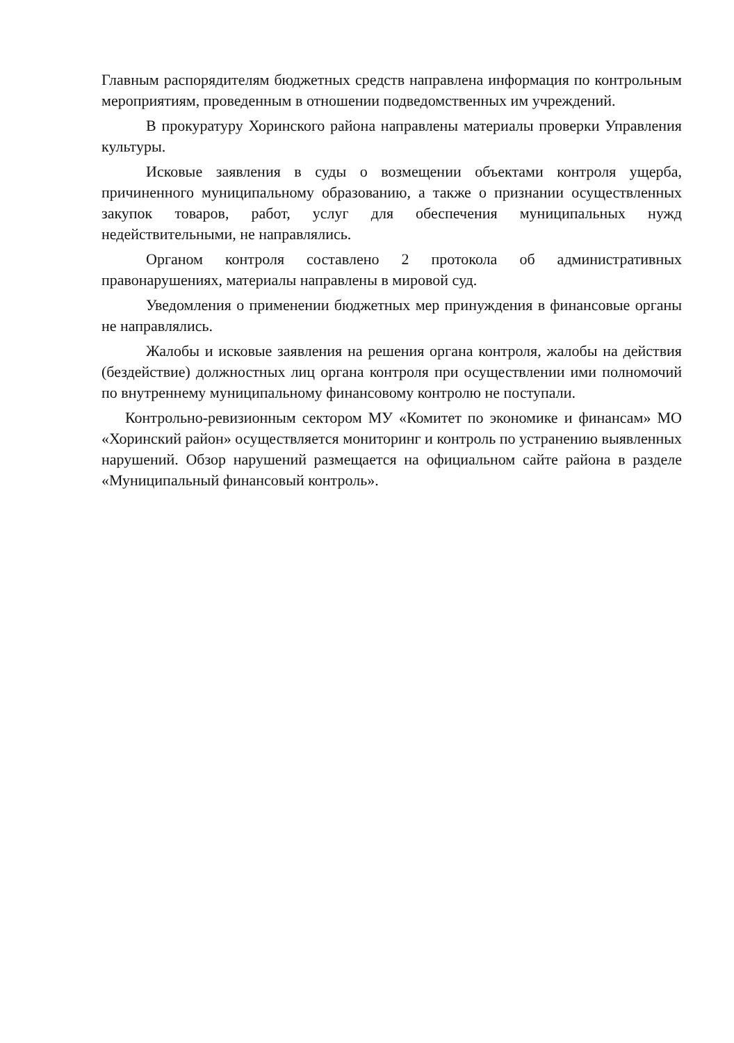Главным распорядителям бюджетных средств направлена информация по контрольным мероприятиям, проведенным в отношении подведомственных им учреждений.
В прокуратуру Хоринского района направлены материалы проверки Управления культуры.
Исковые заявления в суды о возмещении объектами контроля ущерба, причиненного муниципальному образованию, а также о признании осуществленных закупок товаров, работ, услуг для обеспечения муниципальных нужд недействительными, не направлялись.
Органом контроля составлено 2 протокола об административных правонарушениях, материалы направлены в мировой суд.
Уведомления о применении бюджетных мер принуждения в финансовые органы не направлялись.
Жалобы и исковые заявления на решения органа контроля, жалобы на действия (бездействие) должностных лиц органа контроля при осуществлении ими полномочий по внутреннему муниципальному финансовому контролю не поступали.
Контрольно-ревизионным сектором МУ «Комитет по экономике и финансам» МО «Хоринский район» осуществляется мониторинг и контроль по устранению выявленных нарушений. Обзор нарушений размещается на официальном сайте района в разделе «Муниципальный финансовый контроль».